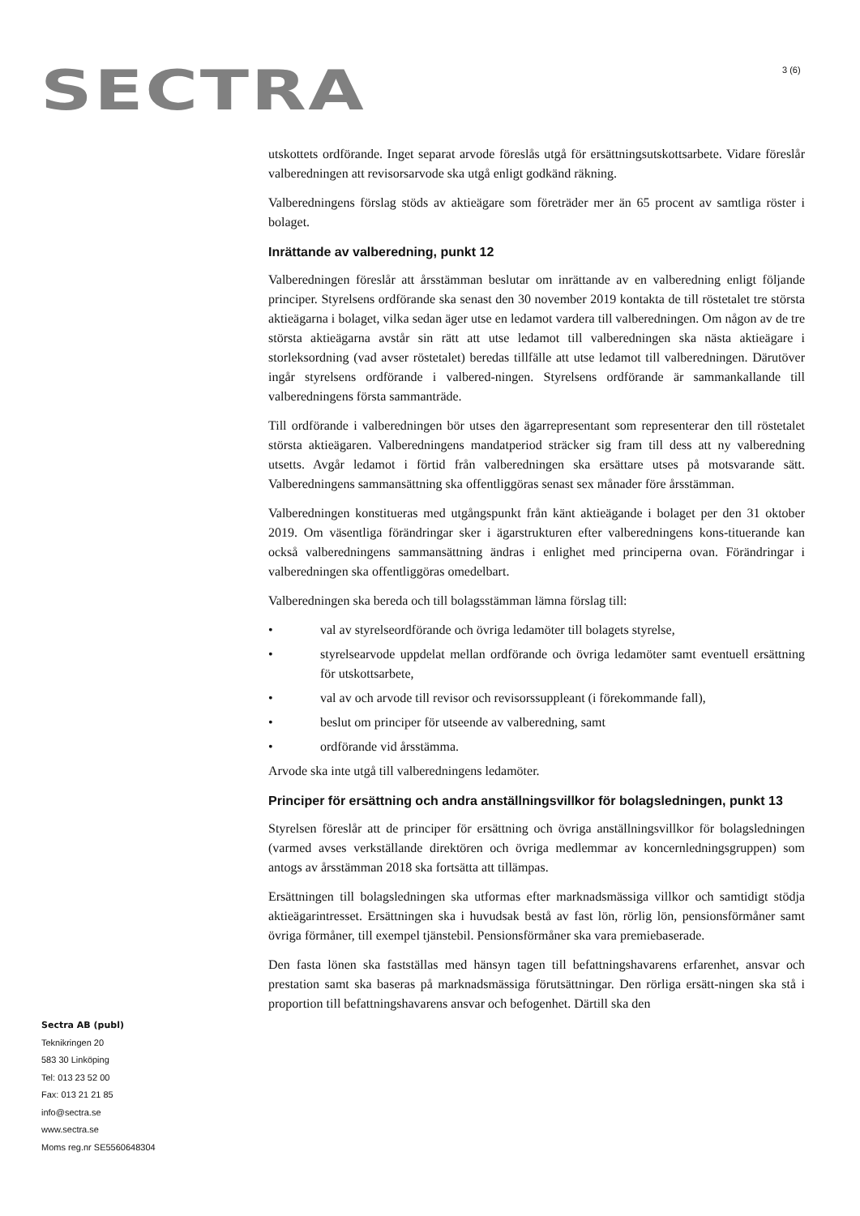SECTRA 3 (6)
utskottets ordförande. Inget separat arvode föreslås utgå för ersättningsutskottsarbete. Vidare föreslår valberedningen att revisorsarvode ska utgå enligt godkänd räkning.
Valberedningens förslag stöds av aktieägare som företräder mer än 65 procent av samtliga röster i bolaget.
Inrättande av valberedning, punkt 12
Valberedningen föreslår att årsstämman beslutar om inrättande av en valberedning enligt följande principer. Styrelsens ordförande ska senast den 30 november 2019 kontakta de till röstetalet tre största aktieägarna i bolaget, vilka sedan äger utse en ledamot vardera till valberedningen. Om någon av de tre största aktieägarna avstår sin rätt att utse ledamot till valberedningen ska nästa aktieägare i storleksordning (vad avser röstetalet) beredas tillfälle att utse ledamot till valberedningen. Därutöver ingår styrelsens ordförande i valbered-ningen. Styrelsens ordförande är sammankallande till valberedningens första sammanträde.
Till ordförande i valberedningen bör utses den ägarrepresentant som representerar den till röstetalet största aktieägaren. Valberedningens mandatperiod sträcker sig fram till dess att ny valberedning utsetts. Avgår ledamot i förtid från valberedningen ska ersättare utses på motsvarande sätt. Valberedningens sammansättning ska offentliggöras senast sex månader före årsstämman.
Valberedningen konstitueras med utgångspunkt från känt aktieägande i bolaget per den 31 oktober 2019. Om väsentliga förändringar sker i ägarstrukturen efter valberedningens kons-tituerande kan också valberedningens sammansättning ändras i enlighet med principerna ovan. Förändringar i valberedningen ska offentliggöras omedelbart.
Valberedningen ska bereda och till bolagsstämman lämna förslag till:
• val av styrelseordförande och övriga ledamöter till bolagets styrelse,
• styrelsearvode uppdelat mellan ordförande och övriga ledamöter samt eventuell ersättning för utskottsarbete,
• val av och arvode till revisor och revisorssuppleant (i förekommande fall),
• beslut om principer för utseende av valberedning, samt
• ordförande vid årsstämma.
Arvode ska inte utgå till valberedningens ledamöter.
Principer för ersättning och andra anställningsvillkor för bolagsledningen, punkt 13
Styrelsen föreslår att de principer för ersättning och övriga anställningsvillkor för bolagsledningen (varmed avses verkställande direktören och övriga medlemmar av koncernledningsgruppen) som antogs av årsstämman 2018 ska fortsätta att tillämpas.
Ersättningen till bolagsledningen ska utformas efter marknadsmässiga villkor och samtidigt stödja aktieägarintresset. Ersättningen ska i huvudsak bestå av fast lön, rörlig lön, pensionsförmåner samt övriga förmåner, till exempel tjänstebil. Pensionsförmåner ska vara premiebaserade.
Den fasta lönen ska fastställas med hänsyn tagen till befattningshavarens erfarenhet, ansvar och prestation samt ska baseras på marknadsmässiga förutsättningar. Den rörliga ersätt-ningen ska stå i proportion till befattningshavarens ansvar och befogenhet. Därtill ska den
Sectra AB (publ)
Teknikringen 20
583 30 Linköping
Tel: 013 23 52 00
Fax: 013 21 21 85
info@sectra.se
www.sectra.se
Moms reg.nr SE5560648304